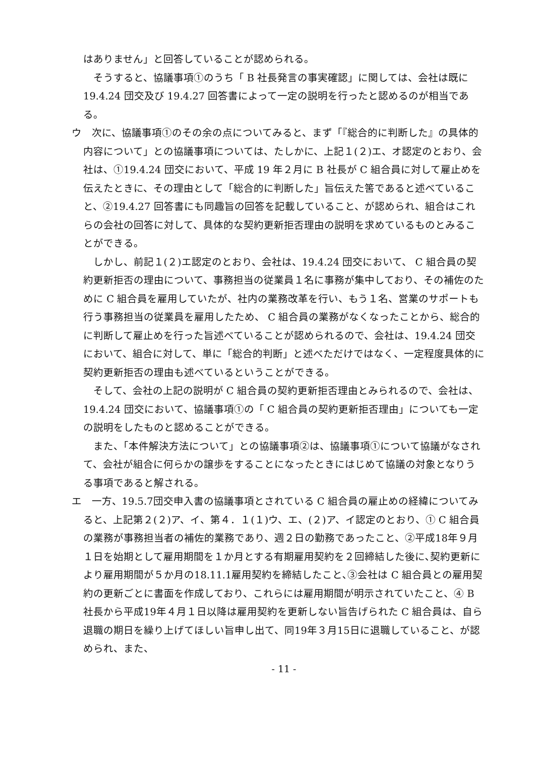はありません」と回答していることが認められる。
そうすると、協議事項①のうち「 B 社長発言の事実確認」に関しては、会社は既に 19.4.24 団交及び 19.4.27 回答書によって一定の説明を行ったと認めるのが相当である。
ウ　次に、協議事項①のその余の点についてみると、まず「『総合的に判断した』の具体的内容について」との協議事項については、たしかに、上記１(２)エ、オ認定のとおり、会社は、①19.4.24 団交において、平成 19 年２月に B 社長が C 組合員に対して雇止めを伝えたときに、その理由として「総合的に判断した」旨伝えた筈であると述べていること、②19.4.27 回答書にも同趣旨の回答を記載していること、が認められ、組合はこれらの会社の回答に対して、具体的な契約更新拒否理由の説明を求めているものとみることができる。
しかし、前記１(２)エ認定のとおり、会社は、19.4.24 団交において、 C 組合員の契約更新拒否の理由について、事務担当の従業員１名に事務が集中しており、その補佐のために C 組合員を雇用していたが、社内の業務改革を行い、もう１名、営業のサポートも行う事務担当の従業員を雇用したため、 C 組合員の業務がなくなったことから、総合的に判断して雇止めを行った旨述べていることが認められるので、会社は、19.4.24 団交において、組合に対して、単に「総合的判断」と述べただけではなく、一定程度具体的に契約更新拒否の理由も述べているということができる。
そして、会社の上記の説明が C 組合員の契約更新拒否理由とみられるので、会社は、19.4.24 団交において、協議事項①の「 C 組合員の契約更新拒否理由」についても一定の説明をしたものと認めることができる。
また、「本件解決方法について」との協議事項②は、協議事項①について協議がなされて、会社が組合に何らかの譲歩をすることになったときにはじめて協議の対象となりうる事項であると解される。
エ　一方、19.5.7団交申入書の協議事項とされている C 組合員の雇止めの経緯についてみると、上記第２(２)ア、イ、第４．１(１)ウ、エ、(２)ア、イ認定のとおり、① C 組合員の業務が事務担当者の補佐的業務であり、週２日の勤務であったこと、②平成18年９月１日を始期として雇用期間を１か月とする有期雇用契約を２回締結した後に､契約更新により雇用期間が５か月の18.11.1雇用契約を締結したこと､③会社は C 組合員との雇用契約の更新ごとに書面を作成しており、これらには雇用期間が明示されていたこと、④ B 社長から平成19年４月１日以降は雇用契約を更新しない旨告げられた C 組合員は、自ら退職の期日を繰り上げてほしい旨申し出て、同19年３月15日に退職していること、が認められ、また、
- 11 -